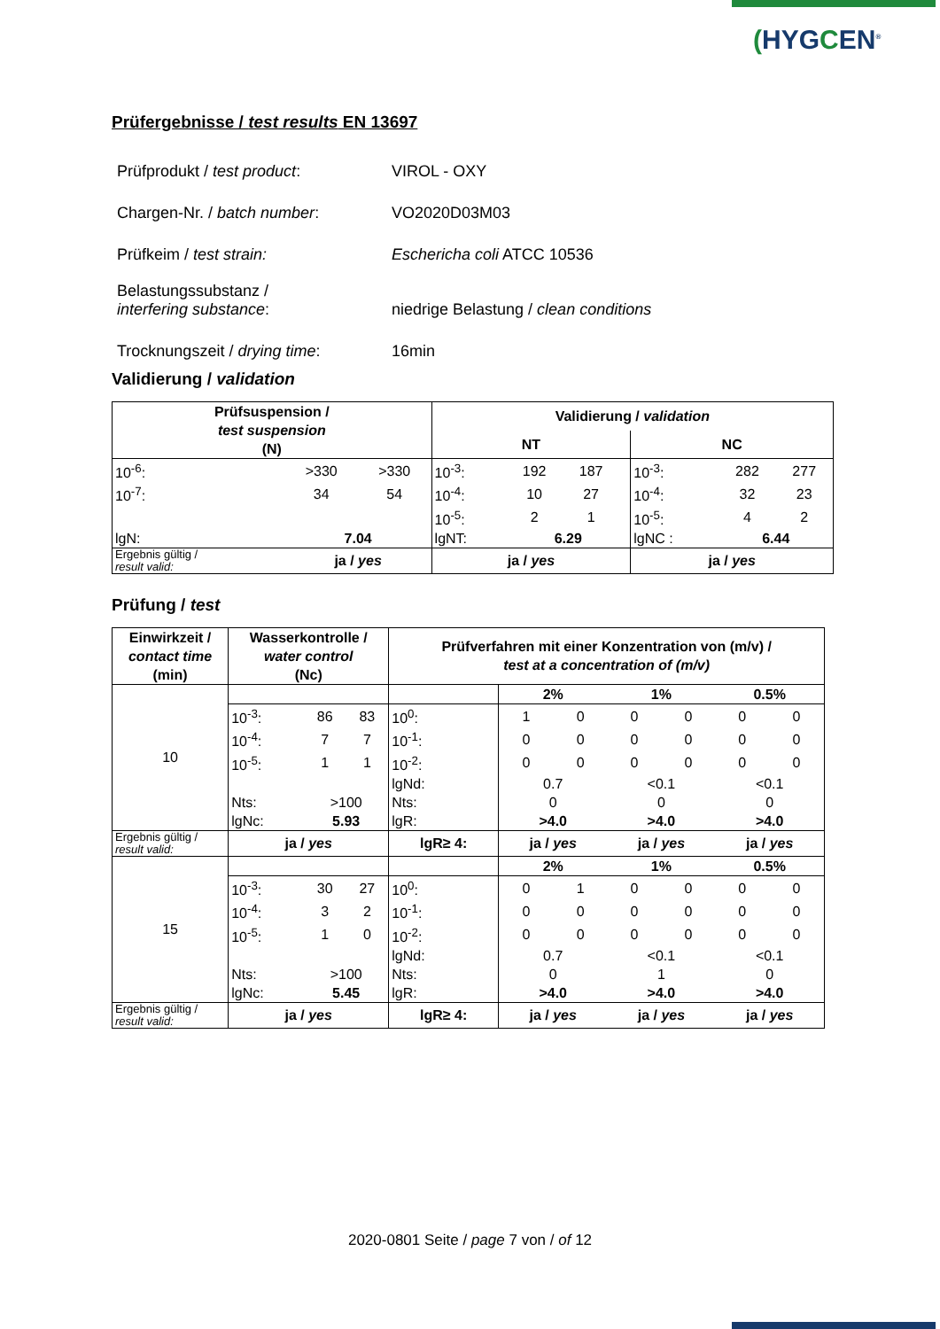(HYGCEN<sup>®</sup>
Prüfergebnisse / test results EN 13697
| Prüfprodukt / test product : | VIROL - OXY |
| Chargen-Nr. / batch number : | VO2020D03M03 |
| Prüfkeim / test strain: | Eschericha coli ATCC 10536 |
| Belastungssubstanz / interfering substance : | niedrige Belastung / clean conditions |
| Trocknungszeit / drying time : | 16min |
Validierung / validation
| Prüfsuspension / test suspension (N) | | | Validierung / validation | | | | | | |
| --- | --- | --- | --- | --- | --- | --- | --- | --- | --- |
| | | | NT | | | | NC | | |
| 10<sup>-6</sup>: | >330 | >330 | 10<sup>-3</sup>: | 192 | 187 | | 10<sup>-3</sup>: | 282 | 277 |
| 10<sup>-7</sup>: | 34 | 54 | 10<sup>-4</sup>: | 10 | 27 | | 10<sup>-4</sup>: | 32 | 23 |
| | | | 10<sup>-5</sup>: | 2 | 1 | | 10<sup>-5</sup>: | 4 | 2 |
| lgN: | 7.04 | | lgNT: | 6.29 | | | lgNC : | 6.44 | |
| Ergebnis gültig / result valid: | ja / yes | | ja / yes | | | | ja / yes | | |
Prüfung / test
| Einwirkzeit / contact time (min) | Wasserkontrolle / water control (Nc) | | | Prüfverfahren mit einer Konzentration von (m/v) / test at a concentration of (m/v) | | | | | | |
| --- | --- | --- | --- | --- | --- | --- | --- | --- | --- | --- |
| 10 | | | | | 2% | | 1% | | 0.5% | |
| | 10<sup>-3</sup>: | 86 | 83 | 10<sup>0</sup>: | 1 | 0 | 0 | 0 | 0 | 0 |
| | 10<sup>-4</sup>: | 7 | 7 | 10<sup>-1</sup>: | 0 | 0 | 0 | 0 | 0 | 0 |
| | 10<sup>-5</sup>: | 1 | 1 | 10<sup>-2</sup>: | 0 | 0 | 0 | 0 | 0 | 0 |
| | | | | lgNd: | 0.7 | | <0.1 | | <0.1 | |
| | Nts: | >100 | | Nts: | 0 | | 0 | | 0 | |
| | lgNc: | 5.93 | | lgR: | >4.0 | | >4.0 | | >4.0 | |
| Ergebnis gültig / result valid: | ja / yes | | | lgR≥ 4: | ja / yes | | ja / yes | | ja / yes | |
| 15 | | | | | 2% | | 1% | | 0.5% | |
| | 10<sup>-3</sup>: | 30 | 27 | 10<sup>0</sup>: | 0 | 1 | 0 | 0 | 0 | 0 |
| | 10<sup>-4</sup>: | 3 | 2 | 10<sup>-1</sup>: | 0 | 0 | 0 | 0 | 0 | 0 |
| | 10<sup>-5</sup>: | 1 | 0 | 10<sup>-2</sup>: | 0 | 0 | 0 | 0 | 0 | 0 |
| | | | | lgNd: | 0.7 | | <0.1 | | <0.1 | |
| | Nts: | >100 | | Nts: | 0 | | 1 | | 0 | |
| | lgNc: | 5.45 | | lgR: | >4.0 | | >4.0 | | >4.0 | |
| Ergebnis gültig / result valid: | ja / yes | | | lgR≥ 4: | ja / yes | | ja / yes | | ja / yes | |
2020-0801 Seite / page 7 von / of 12